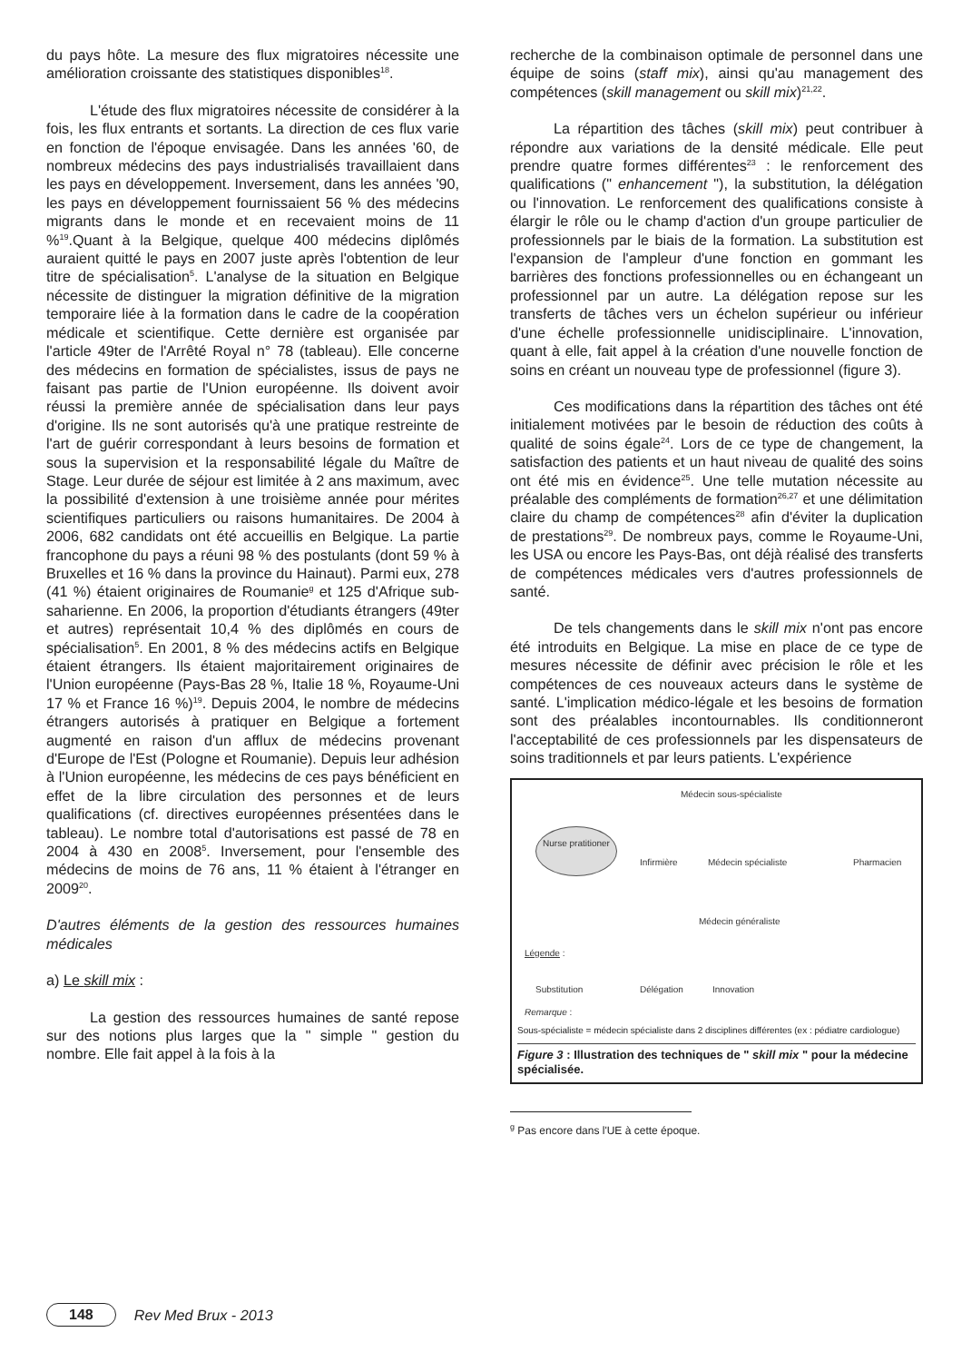du pays hôte. La mesure des flux migratoires nécessite une amélioration croissante des statistiques disponibles<sup>18</sup>.
L'étude des flux migratoires nécessite de considérer à la fois, les flux entrants et sortants. La direction de ces flux varie en fonction de l'époque envisagée. Dans les années '60, de nombreux médecins des pays industrialisés travaillaient dans les pays en développement. Inversement, dans les années '90, les pays en développement fournissaient 56 % des médecins migrants dans le monde et en recevaient moins de 11 %<sup>19</sup>.Quant à la Belgique, quelque 400 médecins diplômés auraient quitté le pays en 2007 juste après l'obtention de leur titre de spécialisation<sup>5</sup>. L'analyse de la situation en Belgique nécessite de distinguer la migration définitive de la migration temporaire liée à la formation dans le cadre de la coopération médicale et scientifique. Cette dernière est organisée par l'article 49ter de l'Arrêté Royal n° 78 (tableau). Elle concerne des médecins en formation de spécialistes, issus de pays ne faisant pas partie de l'Union européenne. Ils doivent avoir réussi la première année de spécialisation dans leur pays d'origine. Ils ne sont autorisés qu'à une pratique restreinte de l'art de guérir correspondant à leurs besoins de formation et sous la supervision et la responsabilité légale du Maître de Stage. Leur durée de séjour est limitée à 2 ans maximum, avec la possibilité d'extension à une troisième année pour mérites scientifiques particuliers ou raisons humanitaires. De 2004 à 2006, 682 candidats ont été accueillis en Belgique. La partie francophone du pays a réuni 98 % des postulants (dont 59 % à Bruxelles et 16 % dans la province du Hainaut). Parmi eux, 278 (41 %) étaient originaires de Roumanie<sup>g</sup> et 125 d'Afrique sub-saharienne. En 2006, la proportion d'étudiants étrangers (49ter et autres) représentait 10,4 % des diplômés en cours de spécialisation<sup>5</sup>. En 2001, 8 % des médecins actifs en Belgique étaient étrangers. Ils étaient majoritairement originaires de l'Union européenne (Pays-Bas 28 %, Italie 18 %, Royaume-Uni 17 % et France 16 %)<sup>19</sup>. Depuis 2004, le nombre de médecins étrangers autorisés à pratiquer en Belgique a fortement augmenté en raison d'un afflux de médecins provenant d'Europe de l'Est (Pologne et Roumanie). Depuis leur adhésion à l'Union européenne, les médecins de ces pays bénéficient en effet de la libre circulation des personnes et de leurs qualifications (cf. directives européennes présentées dans le tableau). Le nombre total d'autorisations est passé de 78 en 2004 à 430 en 2008<sup>5</sup>. Inversement, pour l'ensemble des médecins de moins de 76 ans, 11 % étaient à l'étranger en 2009<sup>20</sup>.
D'autres éléments de la gestion des ressources humaines médicales
a) Le skill mix :
La gestion des ressources humaines de santé repose sur des notions plus larges que la " simple " gestion du nombre. Elle fait appel à la fois à la
recherche de la combinaison optimale de personnel dans une équipe de soins (staff mix), ainsi qu'au management des compétences (skill management ou skill mix)<sup>21,22</sup>.
La répartition des tâches (skill mix) peut contribuer à répondre aux variations de la densité médicale. Elle peut prendre quatre formes différentes<sup>23</sup> : le renforcement des qualifications (" enhancement "), la substitution, la délégation ou l'innovation. Le renforcement des qualifications consiste à élargir le rôle ou le champ d'action d'un groupe particulier de professionnels par le biais de la formation. La substitution est l'expansion de l'ampleur d'une fonction en gommant les barrières des fonctions professionnelles ou en échangeant un professionnel par un autre. La délégation repose sur les transferts de tâches vers un échelon supérieur ou inférieur d'une échelle professionnelle unidisciplinaire. L'innovation, quant à elle, fait appel à la création d'une nouvelle fonction de soins en créant un nouveau type de professionnel (figure 3).
Ces modifications dans la répartition des tâches ont été initialement motivées par le besoin de réduction des coûts à qualité de soins égale<sup>24</sup>. Lors de ce type de changement, la satisfaction des patients et un haut niveau de qualité des soins ont été mis en évidence<sup>25</sup>. Une telle mutation nécessite au préalable des compléments de formation<sup>26,27</sup> et une délimitation claire du champ de compétences<sup>28</sup> afin d'éviter la duplication de prestations<sup>29</sup>. De nombreux pays, comme le Royaume-Uni, les USA ou encore les Pays-Bas, ont déjà réalisé des transferts de compétences médicales vers d'autres professionnels de santé.
De tels changements dans le skill mix n'ont pas encore été introduits en Belgique. La mise en place de ce type de mesures nécessite de définir avec précision le rôle et les compétences de ces nouveaux acteurs dans le système de santé. L'implication médico-légale et les besoins de formation sont des préalables incontournables. Ils conditionneront l'acceptabilité de ces professionnels par les dispensateurs de soins traditionnels et par leurs patients. L'expérience
Médecin sous-spécialiste
Nurse pratitioner
Infirmière Médecin spécialiste Pharmacien
Médecin généraliste
Légende :
Substitution Délégation Innovation
Remarque :
Sous-spécialiste = médecin spécialiste dans 2 disciplines différentes (ex : pédiatre cardiologue)
Figure 3 : Illustration des techniques de " skill mix " pour la médecine spécialisée.
<sup>g</sup> Pas encore dans l'UE à cette époque.
148 Rev Med Brux - 2013